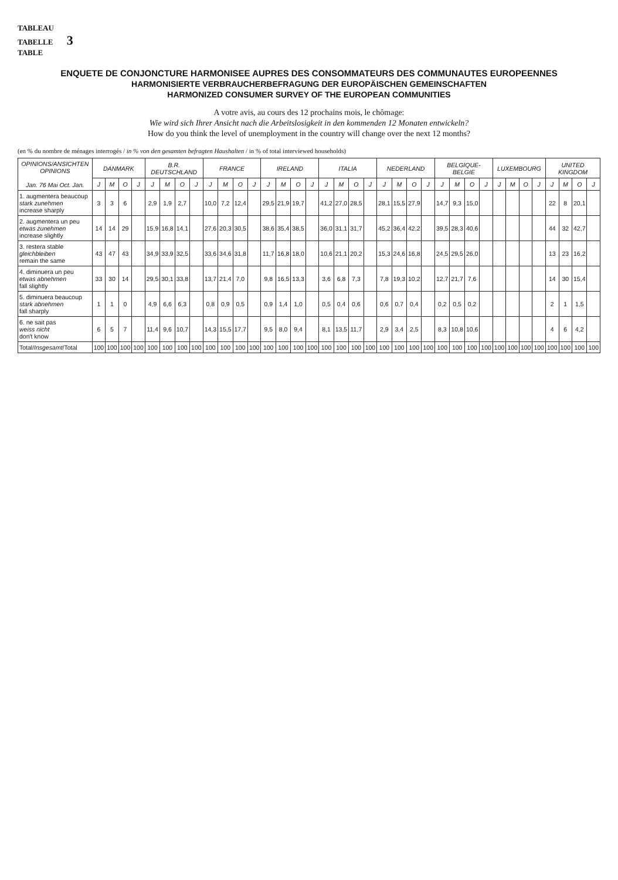TABLEAU
TABELLE 3
TABLE
ENQUETE DE CONJONCTURE HARMONISEE AUPRES DES CONSOMMATEURS DES COMMUNAUTES EUROPEENNES
HARMONISIERTE VERBRAUCHERBEFRAGUNG DER EUROPÄISCHEN GEMEINSCHAFTEN
HARMONIZED CONSUMER SURVEY OF THE EUROPEAN COMMUNITIES
A votre avis, au cours des 12 prochains mois, le chômage:
Wie wird sich Ihrer Ansicht nach die Arbeitslosigkeit in den kommenden 12 Monaten entwickeln?
How do you think the level of unemployment in the country will change over the next 12 months?
(en % du nombre de ménages interrogés / in % von den gesamten befragten Haushalten / in % of total interviewed households)
| OPINIONS/ ANSICHTEN OPINIONS Jan. 76 Mai Oct. Jan. | DANMARK | | | | B.R. DEUTSCHLAND | | | | FRANCE | | | | IRELAND | | | | ITALIA | | | | NEDERLAND | | | | BELGIQUE-BELGIE | | | | LUXEMBOURG | | | | UNITED KINGDOM | | | |
| --- | --- | --- | --- | --- | --- | --- | --- | --- | --- | --- | --- | --- | --- | --- | --- | --- | --- | --- | --- | --- | --- | --- | --- | --- | --- | --- | --- | --- | --- | --- | --- | --- | --- | --- | --- | --- |
| | J | M | O | J | J | M | O | J | J | M | O | J | J | M | O | J | J | M | O | J | J | M | O | J | J | M | O | J | J | M | O | J | J | M | O | J |
| 1. augmentera beaucoup stark zunehmen increase sharply | 3 | 3 | 6 | | 2,9 | 1,9 | 2,7 | | 10,0 | 7,2 | 12,4 | | 29,5 | 21,9 | 19,7 | | 41,2 | 27,0 | 28,5 | | 28,1 | 15,5 | 27,9 | | 14,7 | 9,3 | 15,0 | | | | | | 22 | 8 | 20,1 | |
| 2. augmentera un peu etwas zunehmen increase slightly | 14 | 14 | 29 | | 15,9 | 16,8 | 14,1 | | 27,6 | 20,3 | 30,5 | | 38,6 | 35,4 | 38,5 | | 36,0 | 31,1 | 31,7 | | 45,2 | 36,4 | 42,2 | | 39,5 | 28,3 | 40,6 | | | | | | 44 | 32 | 42,7 | |
| 3. restera stable gleichbleiben remain the same | 43 | 47 | 43 | | 34,9 | 33,9 | 32,5 | | 33,6 | 34,6 | 31,8 | | 11,7 | 16,8 | 18,0 | | 10,6 | 21,1 | 20,2 | | 15,3 | 24,6 | 16,8 | | 24,5 | 29,5 | 26,0 | | | | | | 13 | 23 | 16,2 | |
| 4. diminuera un peu etwas abnehmen fall slightly | 33 | 30 | 14 | | 29,5 | 30,1 | 33,8 | | 13,7 | 21,4 | 7,0 | | 9,8 | 16,5 | 13,3 | | 3,6 | 6,8 | 7,3 | | 7,8 | 19,3 | 10,2 | | 12,7 | 21,7 | 7,6 | | | | | | 14 | 30 | 15,4 | |
| 5. diminuera beaucoup stark abnehmen fall sharply | 1 | 1 | 0 | | 4,9 | 6,6 | 6,3 | | 0,8 | 0,9 | 0,5 | | 0,9 | 1,4 | 1,0 | | 0,5 | 0,4 | 0,6 | | 0,6 | 0,7 | 0,4 | | 0,2 | 0,5 | 0,2 | | | | | | 2 | 1 | 1,5 | |
| 6. ne sait pas weiss nicht don't know | 6 | 5 | 7 | | 11,4 | 9,6 | 10,7 | | 14,3 | 15,5 | 17,7 | | 9,5 | 8,0 | 9,4 | | 8,1 | 13,5 | 11,7 | | 2,9 | 3,4 | 2,5 | | 8,3 | 10,8 | 10,6 | | | | | | 4 | 6 | 4,2 | |
| Total/ Insgesamt /Total | 100 | 100 | 100 | 100 | 100 | 100 | 100 | 100 | 100 | 100 | 100 | 100 | 100 | 100 | 100 | 100 | 100 | 100 | 100 | 100 | 100 | 100 | 100 | 100 | 100 | 100 | 100 | 100 | 100 | 100 | 100 | 100 | 100 | 100 | 100 | 100 |